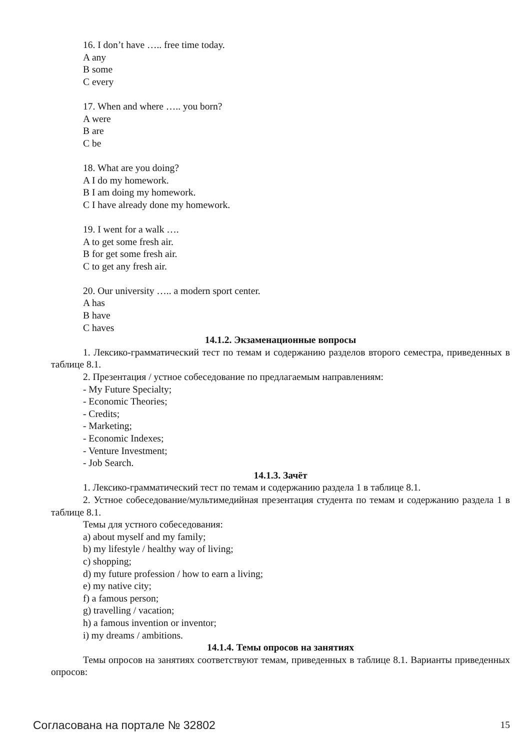16. I don’t have ….. free time today.
A any
B some
C every
17. When and where ….. you born?
A were
B are
C be
18. What are you doing?
A I do my homework.
B I am doing my homework.
C I have already done my homework.
19. I went for a walk ….
A to get some fresh air.
B for get some fresh air.
C to get any fresh air.
20. Our university ….. a modern sport center.
A has
B have
C haves
14.1.2. Экзаменационные вопросы
1. Лексико-грамматический тест по темам и содержанию разделов второго семестра, приведенных в таблице 8.1.
2. Презентация / устное собеседование по предлагаемым направлениям:
- My Future Specialty;
- Economic Theories;
- Credits;
- Marketing;
- Economic Indexes;
- Venture Investment;
- Job Search.
14.1.3. Зачёт
1. Лексико-грамматический тест по темам и содержанию раздела 1 в таблице 8.1.
2. Устное собеседование/мультимедийная презентация студента по темам и содержанию раздела 1 в таблице 8.1.
Темы для устного собеседования:
a) about myself and my family;
b) my lifestyle / healthy way of living;
c) shopping;
d) my future profession / how to earn a living;
e) my native city;
f) a famous person;
g) travelling / vacation;
h) a famous invention or inventor;
i) my dreams / ambitions.
14.1.4. Темы опросов на занятиях
Темы опросов на занятиях соответствуют темам, приведенных в таблице 8.1. Варианты приведенных опросов:
Согласована на портале № 32802 15